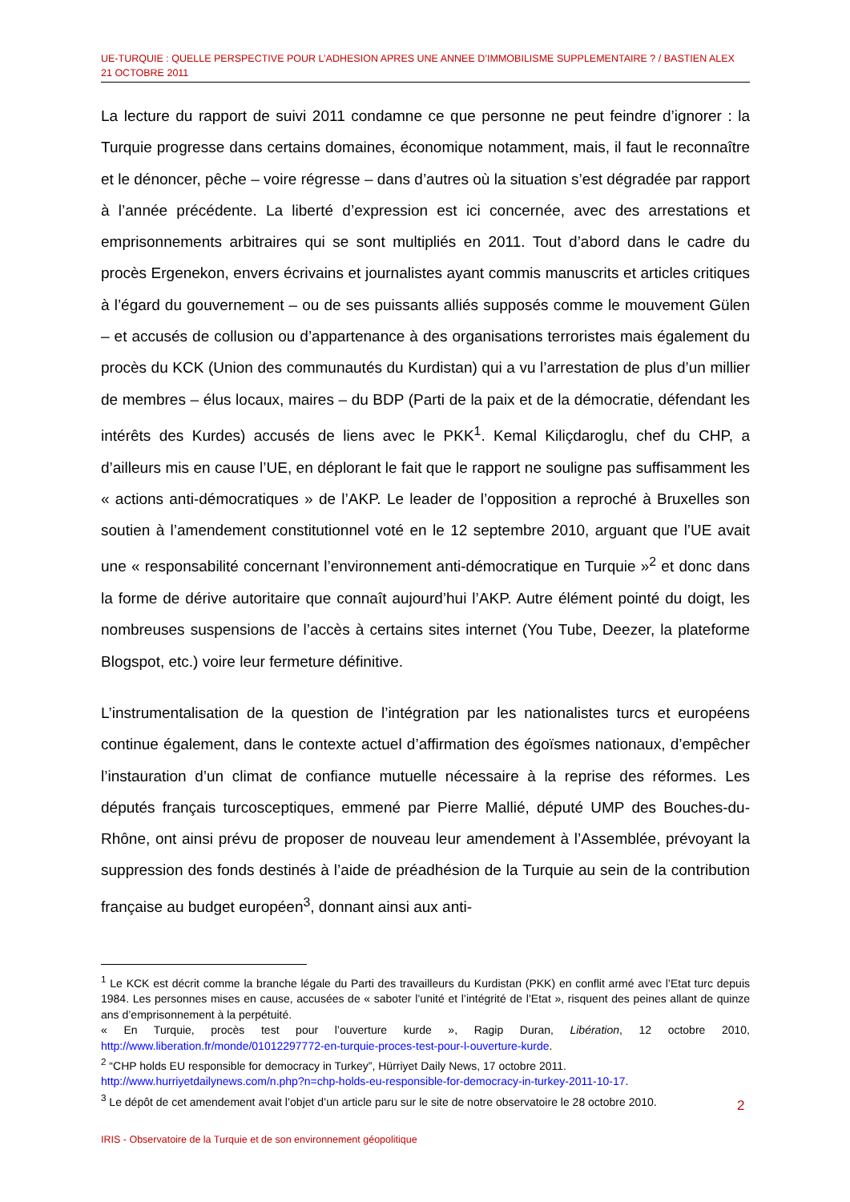UE-TURQUIE : QUELLE PERSPECTIVE POUR L’ADHESION APRES UNE ANNEE D’IMMOBILISME SUPPLEMENTAIRE ? / BASTIEN ALEX
21 OCTOBRE 2011
La lecture du rapport de suivi 2011 condamne ce que personne ne peut feindre d’ignorer : la Turquie progresse dans certains domaines, économique notamment, mais, il faut le reconnaître et le dénoncer, pêche – voire régresse – dans d’autres où la situation s’est dégradée par rapport à l’année précédente. La liberté d’expression est ici concernée, avec des arrestations et emprisonnements arbitraires qui se sont multipliés en 2011. Tout d’abord dans le cadre du procès Ergenekon, envers écrivains et journalistes ayant commis manuscrits et articles critiques à l’égard du gouvernement – ou de ses puissants alliés supposés comme le mouvement Gülen – et accusés de collusion ou d’appartenance à des organisations terroristes mais également du procès du KCK (Union des communautés du Kurdistan) qui a vu l’arrestation de plus d’un millier de membres – élus locaux, maires – du BDP (Parti de la paix et de la démocratie, défendant les intérêts des Kurdes) accusés de liens avec le PKK<sup>1</sup>. Kemal Kiliçdaroglu, chef du CHP, a d’ailleurs mis en cause l’UE, en déplorant le fait que le rapport ne souligne pas suffisamment les « actions anti-démocratiques » de l’AKP. Le leader de l’opposition a reproché à Bruxelles son soutien à l’amendement constitutionnel voté en le 12 septembre 2010, arguant que l’UE avait une « responsabilité concernant l’environnement anti-démocratique en Turquie »<sup>2</sup> et donc dans la forme de dérive autoritaire que connaît aujourd’hui l’AKP. Autre élément pointé du doigt, les nombreuses suspensions de l’accès à certains sites internet (You Tube, Deezer, la plateforme Blogspot, etc.) voire leur fermeture définitive.
L’instrumentalisation de la question de l’intégration par les nationalistes turcs et européens continue également, dans le contexte actuel d’affirmation des égoïsmes nationaux, d’empêcher l’instauration d’un climat de confiance mutuelle nécessaire à la reprise des réformes. Les députés français turcosceptiques, emmené par Pierre Mallié, député UMP des Bouches-du-Rhône, ont ainsi prévu de proposer de nouveau leur amendement à l’Assemblée, prévoyant la suppression des fonds destinés à l’aide de préadhésion de la Turquie au sein de la contribution française au budget européen<sup>3</sup>, donnant ainsi aux anti-
<sup>1</sup> Le KCK est décrit comme la branche légale du Parti des travailleurs du Kurdistan (PKK) en conflit armé avec l’Etat turc depuis 1984. Les personnes mises en cause, accusées de « saboter l’unité et l’intégrité de l’Etat », risquent des peines allant de quinze ans d’emprisonnement à la perpétuité.
« En Turquie, procès test pour l’ouverture kurde », Ragip Duran, Libération, 12 octobre 2010, http://www.liberation.fr/monde/01012297772-en-turquie-proces-test-pour-l-ouverture-kurde.
<sup>2</sup> “CHP holds EU responsible for democracy in Turkey”, Hürriyet Daily News, 17 octobre 2011.
http://www.hurriyetdailynews.com/n.php?n=chp-holds-eu-responsible-for-democracy-in-turkey-2011-10-17.
<sup>3</sup> Le dépôt de cet amendement avait l’objet d’un article paru sur le site de notre observatoire le 28 octobre 2010.
2
IRIS - Observatoire de la Turquie et de son environnement géopolitique